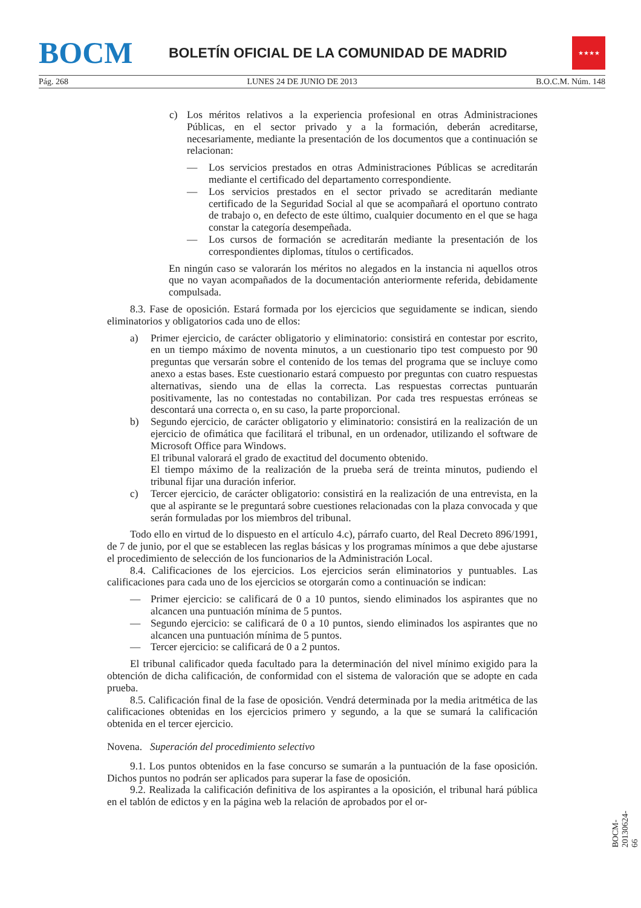BOCM
BOLETÍN OFICIAL DE LA COMUNIDAD DE MADRID
★★★★
Pág. 268 LUNES 24 DE JUNIO DE 2013 B.O.C.M. Núm. 148
c) Los méritos relativos a la experiencia profesional en otras Administraciones Públicas, en el sector privado y a la formación, deberán acreditarse, necesariamente, mediante la presentación de los documentos que a continuación se relacionan:
— Los servicios prestados en otras Administraciones Públicas se acreditarán mediante el certificado del departamento correspondiente.
— Los servicios prestados en el sector privado se acreditarán mediante certificado de la Seguridad Social al que se acompañará el oportuno contrato de trabajo o, en defecto de este último, cualquier documento en el que se haga constar la categoría desempeñada.
— Los cursos de formación se acreditarán mediante la presentación de los correspondientes diplomas, títulos o certificados.
En ningún caso se valorarán los méritos no alegados en la instancia ni aquellos otros que no vayan acompañados de la documentación anteriormente referida, debidamente compulsada.
8.3. Fase de oposición. Estará formada por los ejercicios que seguidamente se indican, siendo eliminatorios y obligatorios cada uno de ellos:
a) Primer ejercicio, de carácter obligatorio y eliminatorio: consistirá en contestar por escrito, en un tiempo máximo de noventa minutos, a un cuestionario tipo test compuesto por 90 preguntas que versarán sobre el contenido de los temas del programa que se incluye como anexo a estas bases. Este cuestionario estará compuesto por preguntas con cuatro respuestas alternativas, siendo una de ellas la correcta. Las respuestas correctas puntuarán positivamente, las no contestadas no contabilizan. Por cada tres respuestas erróneas se descontará una correcta o, en su caso, la parte proporcional.
b) Segundo ejercicio, de carácter obligatorio y eliminatorio: consistirá en la realización de un ejercicio de ofimática que facilitará el tribunal, en un ordenador, utilizando el software de Microsoft Office para Windows.
El tribunal valorará el grado de exactitud del documento obtenido.
El tiempo máximo de la realización de la prueba será de treinta minutos, pudiendo el tribunal fijar una duración inferior.
c) Tercer ejercicio, de carácter obligatorio: consistirá en la realización de una entrevista, en la que al aspirante se le preguntará sobre cuestiones relacionadas con la plaza convocada y que serán formuladas por los miembros del tribunal.
Todo ello en virtud de lo dispuesto en el artículo 4.c), párrafo cuarto, del Real Decreto 896/1991, de 7 de junio, por el que se establecen las reglas básicas y los programas mínimos a que debe ajustarse el procedimiento de selección de los funcionarios de la Administración Local.
8.4. Calificaciones de los ejercicios. Los ejercicios serán eliminatorios y puntuables. Las calificaciones para cada uno de los ejercicios se otorgarán como a continuación se indican:
— Primer ejercicio: se calificará de 0 a 10 puntos, siendo eliminados los aspirantes que no alcancen una puntuación mínima de 5 puntos.
— Segundo ejercicio: se calificará de 0 a 10 puntos, siendo eliminados los aspirantes que no alcancen una puntuación mínima de 5 puntos.
— Tercer ejercicio: se calificará de 0 a 2 puntos.
El tribunal calificador queda facultado para la determinación del nivel mínimo exigido para la obtención de dicha calificación, de conformidad con el sistema de valoración que se adopte en cada prueba.
8.5. Calificación final de la fase de oposición. Vendrá determinada por la media aritmética de las calificaciones obtenidas en los ejercicios primero y segundo, a la que se sumará la calificación obtenida en el tercer ejercicio.
Novena. Superación del procedimiento selectivo
9.1. Los puntos obtenidos en la fase concurso se sumarán a la puntuación de la fase oposición. Dichos puntos no podrán ser aplicados para superar la fase de oposición.
9.2. Realizada la calificación definitiva de los aspirantes a la oposición, el tribunal hará pública en el tablón de edictos y en la página web la relación de aprobados por el or-
BOCM-20130624-66